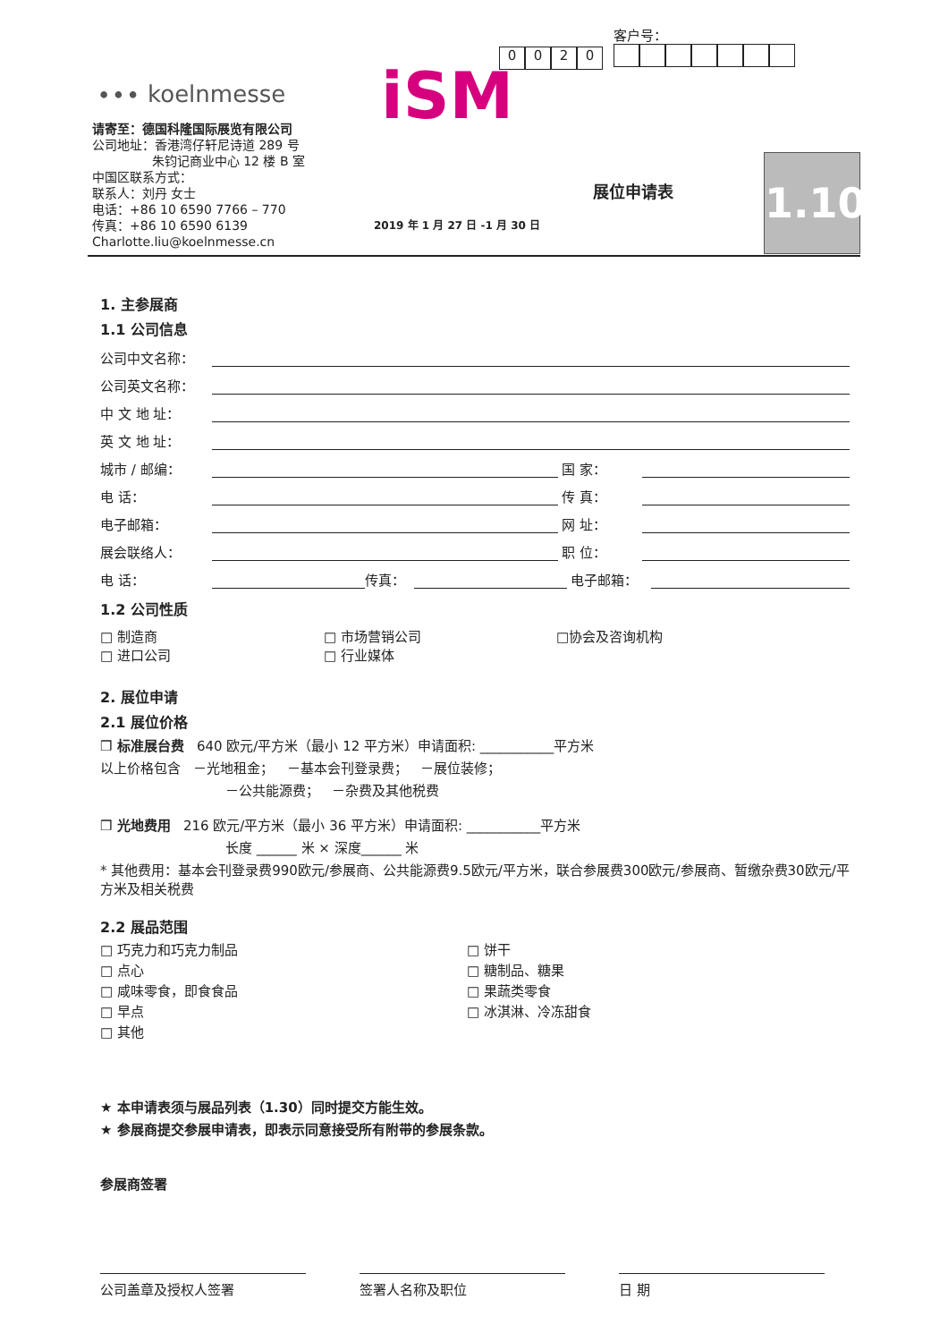∙∙∙ koelnmesse
请寄至：德国科隆国际展览有限公司
公司地址：香港湾仔轩尼诗道 289 号
朱钧记商业中心 12 楼 B 室
中国区联系方式：
联系人：刘丹 女士
电话：+86 10 6590 7766 – 770
传真：+86 10 6590 6139
Charlotte.liu@koelnmesse.cn
iSM
0020
客户号：
展位申请表
2019 年 1 月 27 日 -1 月 30 日
1.10
1. 主参展商
1.1 公司信息
公司中文名称：
公司英文名称：
中 文 地 址：
英 文 地 址：
城市 / 邮编： 国 家：
电 话： 传 真：
电子邮箱： 网 址：
展会联络人： 职 位：
电 话： 传真： 电子邮箱：
1.2 公司性质
□ 制造商 □ 市场营销公司 □协会及咨询机构 □ 进口公司 □ 行业媒体
2. 展位申请
2.1 展位价格
❒ 标准展台费 640 欧元/平方米（最小 12 平方米）申请面积: ___________平方米
以上价格包含 －光地租金； －基本会刊登录费； －展位装修；
－公共能源费； －杂费及其他税费
❒ 光地费用 216 欧元/平方米（最小 36 平方米）申请面积: ___________平方米
长度 ______ 米 × 深度______ 米
* 其他费用：基本会刊登录费990欧元/参展商、公共能源费9.5欧元/平方米，联合参展费300欧元/参展商、暂缴杂费30欧元/平方米及相关税费
2.2 展品范围
□ 巧克力和巧克力制品 □ 饼干 □ 点心 □ 糖制品、糖果 □ 咸味零食，即食食品 □ 果蔬类零食 □ 早点 □ 冰淇淋、冷冻甜食 □ 其他
★ 本申请表须与展品列表（1.30）同时提交方能生效。
★ 参展商提交参展申请表，即表示同意接受所有附带的参展条款。
参展商签署
公司盖章及授权人签署 签署人名称及职位 日 期